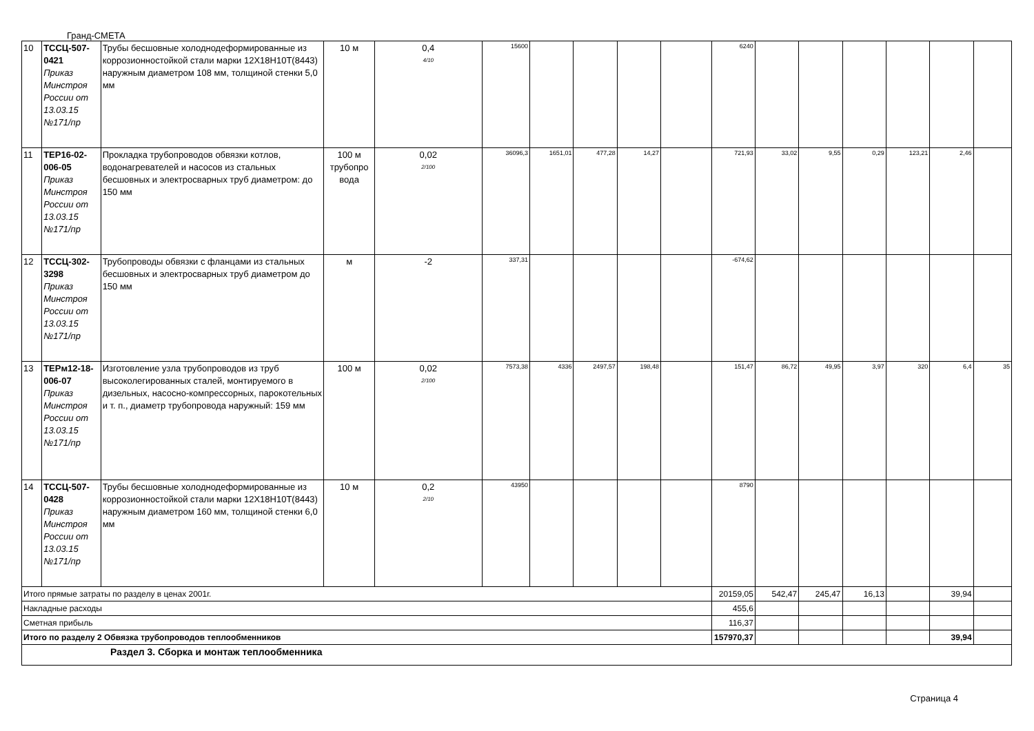Гранд-СМЕТА
| 10 | ТССЦ-507-0421 Приказ Минстроя России от 13.03.15 №171/пр | Трубы бесшовные холоднодеформированные из коррозионностойкой стали марки 12Х18Н10Т(8443) наружным диаметром 108 мм, толщиной стенки 5,0 мм | 10 м | 0,4 4/10 | 15600 | | | | | 6240 | | | | | | |
| 11 | ТЕР16-02-006-05 Приказ Минстроя России от 13.03.15 №171/пр | Прокладка трубопроводов обвязки котлов, водонагревателей и насосов из стальных бесшовных и электросварных труб диаметром: до 150 мм | 100 м трубопро вода | 0,02 2/100 | 36096,3 | 1651,01 | 477,28 | 14,27 | | 721,93 | 33,02 | 9,55 | 0,29 | 123,21 | 2,46 | |
| 12 | ТССЦ-302-3298 Приказ Минстроя России от 13.03.15 №171/пр | Трубопроводы обвязки с фланцами из стальных бесшовных и электросварных труб диаметром до 150 мм | м | -2 | 337,31 | | | | | -674,62 | | | | | | |
| 13 | ТЕРм12-18-006-07 Приказ Минстроя России от 13.03.15 №171/пр | Изготовление узла трубопроводов из труб высоколегированных сталей, монтируемого в дизельных, насосно-компрессорных, парокотельных и т. п., диаметр трубопровода наружный: 159 мм | 100 м | 0,02 2/100 | 7573,38 | 4336 | 2497,57 | 198,48 | | 151,47 | 86,72 | 49,95 | 3,97 | 320 | 6,4 | 35 |
| 14 | ТССЦ-507-0428 Приказ Минстроя России от 13.03.15 №171/пр | Трубы бесшовные холоднодеформированные из коррозионностойкой стали марки 12Х18Н10Т(8443) наружным диаметром 160 мм, толщиной стенки 6,0 мм | 10 м | 0,2 2/10 | 43950 | | | | | 8790 | | | | | | |
| Итого прямые затраты по разделу в ценах 2001г. | | | | | | | | | | 20159,05 | 542,47 | 245,47 | 16,13 | | 39,94 | |
| Накладные расходы | | | | | | | | | | 455,6 | | | | | | |
| Сметная прибыль | | | | | | | | | | 116,37 | | | | | | |
| Итого по разделу 2 Обвязка трубопроводов теплообменников | | | | | | | | | | 157970,37 | | | | | 39,94 | |
| Раздел 3. Сборка и монтаж теплообменника | | | | | | | | | | | | | | | | |
Страница 4